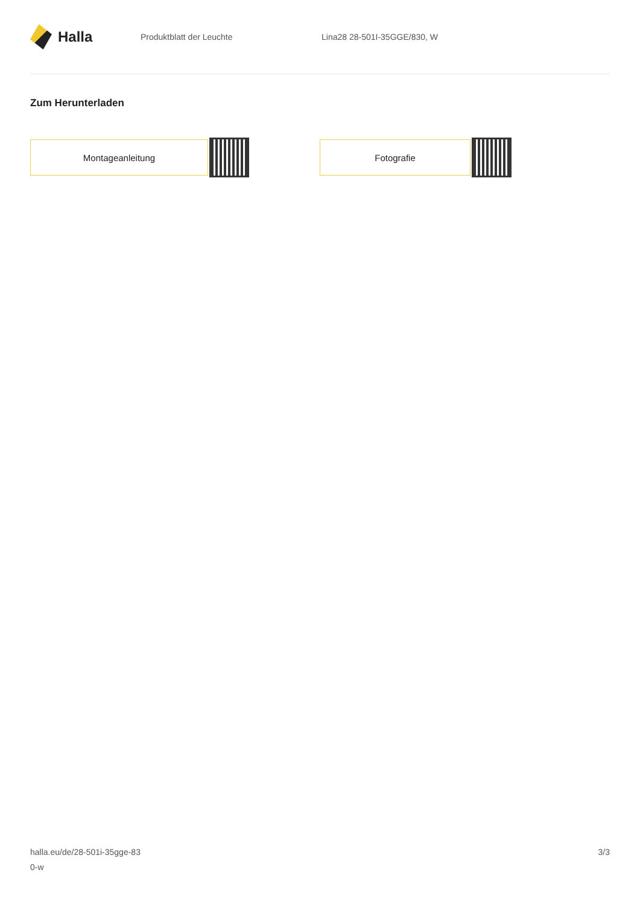Halla
Produktblatt der Leuchte Lina28 28-501I-35GGE/830, W
Zum Herunterladen
Montageanleitung Fotografie
halla.eu/de/28-501i-35gge-83
0-w
3/3